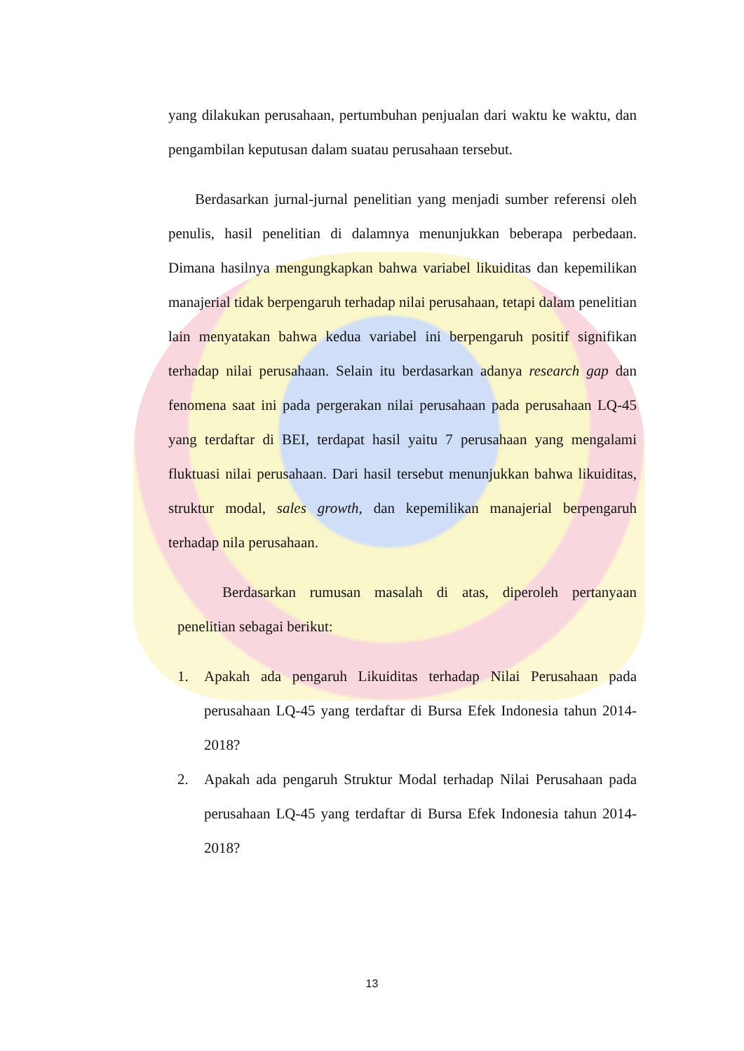yang dilakukan perusahaan, pertumbuhan penjualan dari waktu ke waktu, dan pengambilan keputusan dalam suatau perusahaan tersebut.
Berdasarkan jurnal-jurnal penelitian yang menjadi sumber referensi oleh penulis, hasil penelitian di dalamnya menunjukkan beberapa perbedaan. Dimana hasilnya mengungkapkan bahwa variabel likuiditas dan kepemilikan manajerial tidak berpengaruh terhadap nilai perusahaan, tetapi dalam penelitian lain menyatakan bahwa kedua variabel ini berpengaruh positif signifikan terhadap nilai perusahaan. Selain itu berdasarkan adanya research gap dan fenomena saat ini pada pergerakan nilai perusahaan pada perusahaan LQ-45 yang terdaftar di BEI, terdapat hasil yaitu 7 perusahaan yang mengalami fluktuasi nilai perusahaan. Dari hasil tersebut menunjukkan bahwa likuiditas, struktur modal, sales growth, dan kepemilikan manajerial berpengaruh terhadap nila perusahaan.
Berdasarkan rumusan masalah di atas, diperoleh pertanyaan penelitian sebagai berikut:
1. Apakah ada pengaruh Likuiditas terhadap Nilai Perusahaan pada perusahaan LQ-45 yang terdaftar di Bursa Efek Indonesia tahun 2014-2018?
2. Apakah ada pengaruh Struktur Modal terhadap Nilai Perusahaan pada perusahaan LQ-45 yang terdaftar di Bursa Efek Indonesia tahun 2014-2018?
13